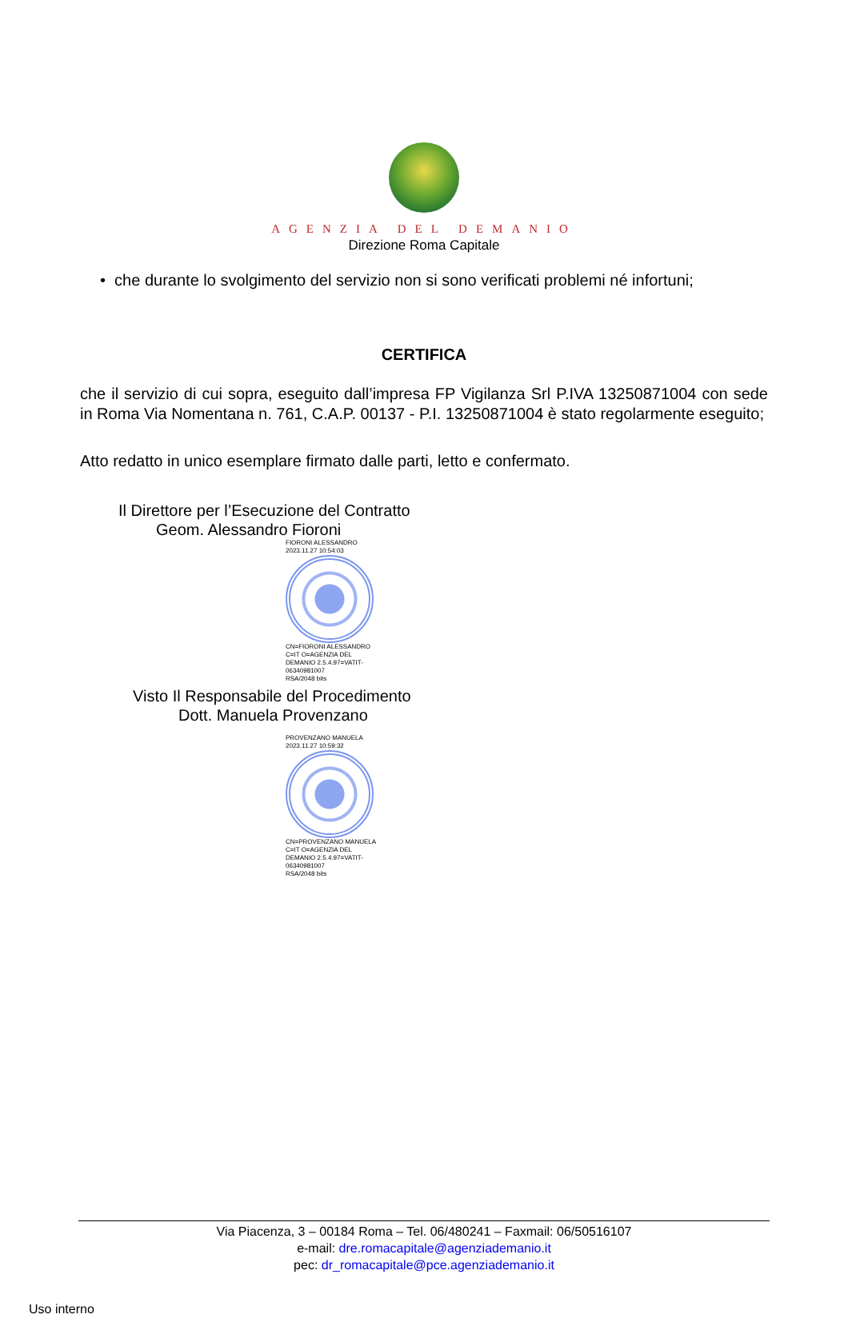AGENZIA DEL DEMANIO
Direzione Roma Capitale
• che durante lo svolgimento del servizio non si sono verificati problemi né infortuni;
CERTIFICA
che il servizio di cui sopra, eseguito dall’impresa FP Vigilanza Srl P.IVA 13250871004 con sede in Roma Via Nomentana n. 761, C.A.P. 00137 - P.I. 13250871004 è stato regolarmente eseguito;
Atto redatto in unico esemplare firmato dalle parti, letto e confermato.
Il Direttore per l’Esecuzione del Contratto
Geom. Alessandro Fioroni
FIORONI ALESSANDRO
2023.11.27 10:54:03
CN=FIORONI ALESSANDRO C=IT O=AGENZIA DEL DEMANIO 2.5.4.97=VATIT-06340981007
RSA/2048 bits
Visto Il Responsabile del Procedimento
Dott. Manuela Provenzano
PROVENZANO MANUELA
2023.11.27 10:59:32
CN=PROVENZANO MANUELA C=IT O=AGENZIA DEL DEMANIO 2.5.4.97=VATIT-06340981007
RSA/2048 bits
Via Piacenza, 3 – 00184 Roma – Tel. 06/480241 – Faxmail: 06/50516107
e-mail: dre.romacapitale@agenziademanio.it
pec: dr_romacapitale@pce.agenziademanio.it
Uso interno